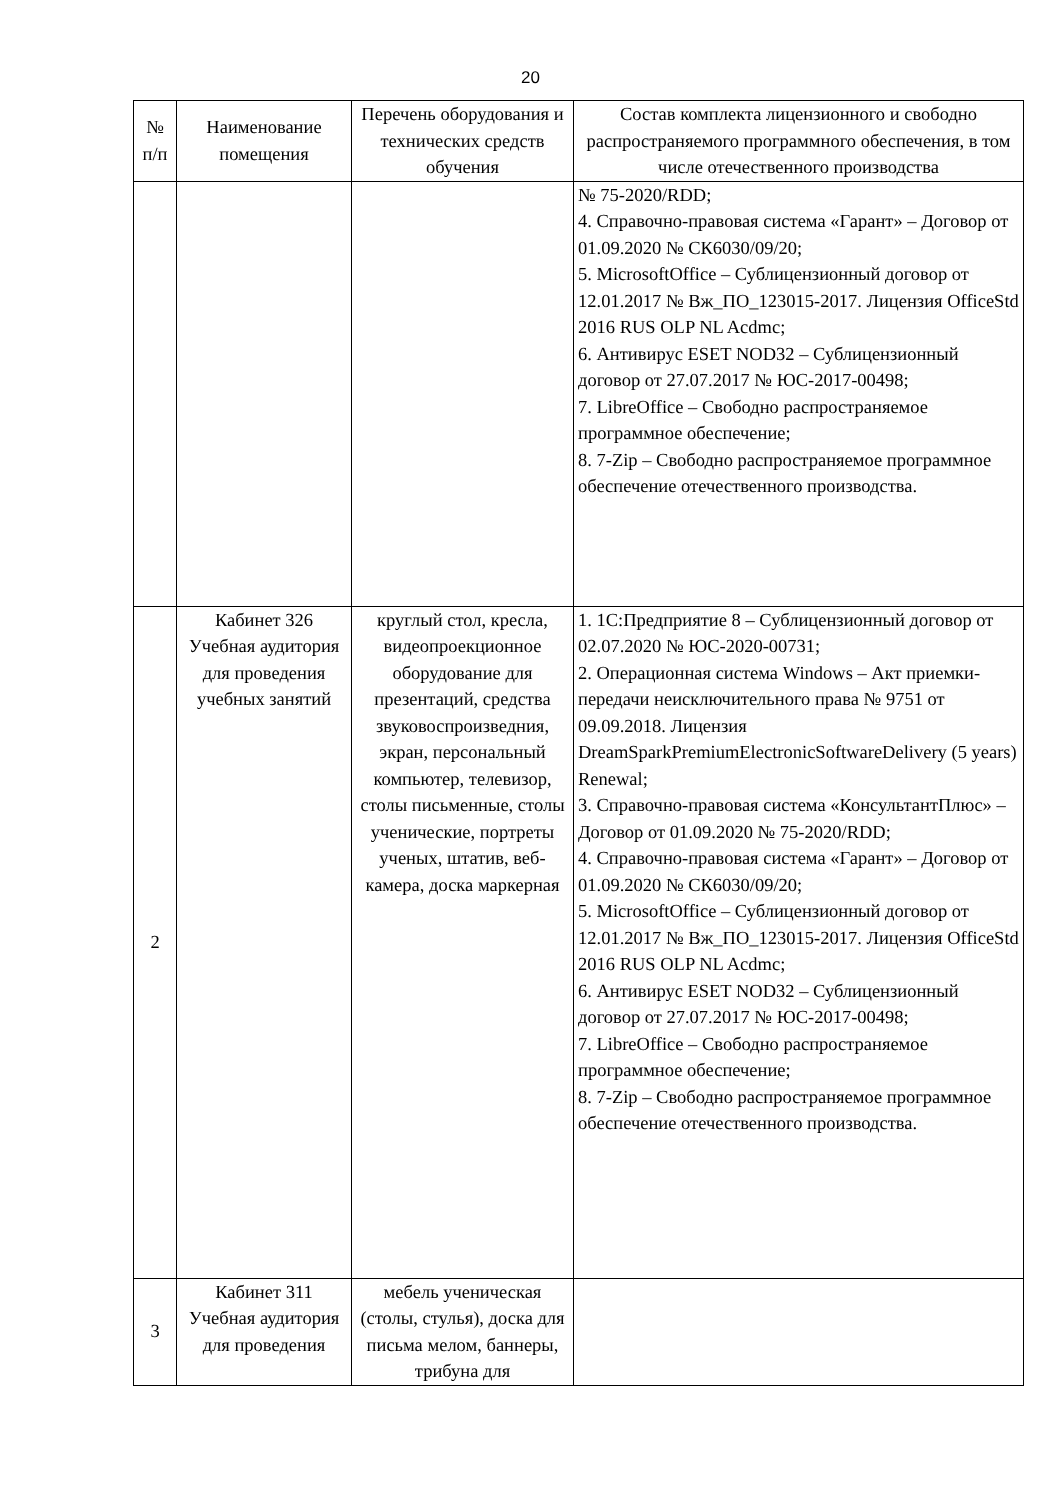20
| № п/п | Наименование помещения | Перечень оборудования и технических средств обучения | Состав комплекта лицензионного и свободно распространяемого программного обеспечения, в том числе отечественного производства |
| --- | --- | --- | --- |
| | | | № 75-2020/RDD; 4. Справочно-правовая система «Гарант» – Договор от 01.09.2020 № СК6030/09/20; 5. MicrosoftOffice – Сублицензионный договор от 12.01.2017 № Вж_ПО_123015-2017. Лицензия OfficeStd 2016 RUS OLP NL Acdmc; 6. Антивирус ESET NOD32 – Сублицензионный договор от 27.07.2017 № ЮС-2017-00498; 7. LibreOffice – Свободно распространяемое программное обеспечение; 8. 7-Zip – Свободно распространяемое программное обеспечение отечественного производства. |
| 2 | Кабинет 326 Учебная аудитория для проведения учебных занятий | круглый стол, кресла, видеопроекционное оборудование для презентаций, средства звуковоспроизведния, экран, персональный компьютер, телевизор, столы письменные, столы ученические, портреты ученых, штатив, веб-камера, доска маркерная | 1. 1С:Предприятие 8 – Сублицензионный договор от 02.07.2020 № ЮС-2020-00731; 2. Операционная система Windows – Акт приемки-передачи неисключительного права № 9751 от 09.09.2018. Лицензия DreamSparkPremiumElectronicSoftwareDelivery (5 years) Renewal; 3. Справочно-правовая система «КонсультантПлюс» – Договор от 01.09.2020 № 75-2020/RDD; 4. Справочно-правовая система «Гарант» – Договор от 01.09.2020 № СК6030/09/20; 5. MicrosoftOffice – Сублицензионный договор от 12.01.2017 № Вж_ПО_123015-2017. Лицензия OfficeStd 2016 RUS OLP NL Acdmc; 6. Антивирус ESET NOD32 – Сублицензионный договор от 27.07.2017 № ЮС-2017-00498; 7. LibreOffice – Свободно распространяемое программное обеспечение; 8. 7-Zip – Свободно распространяемое программное обеспечение отечественного производства. |
| 3 | Кабинет 311 Учебная аудитория для проведения | мебель ученическая (столы, стулья), доска для письма мелом, баннеры, трибуна для | |